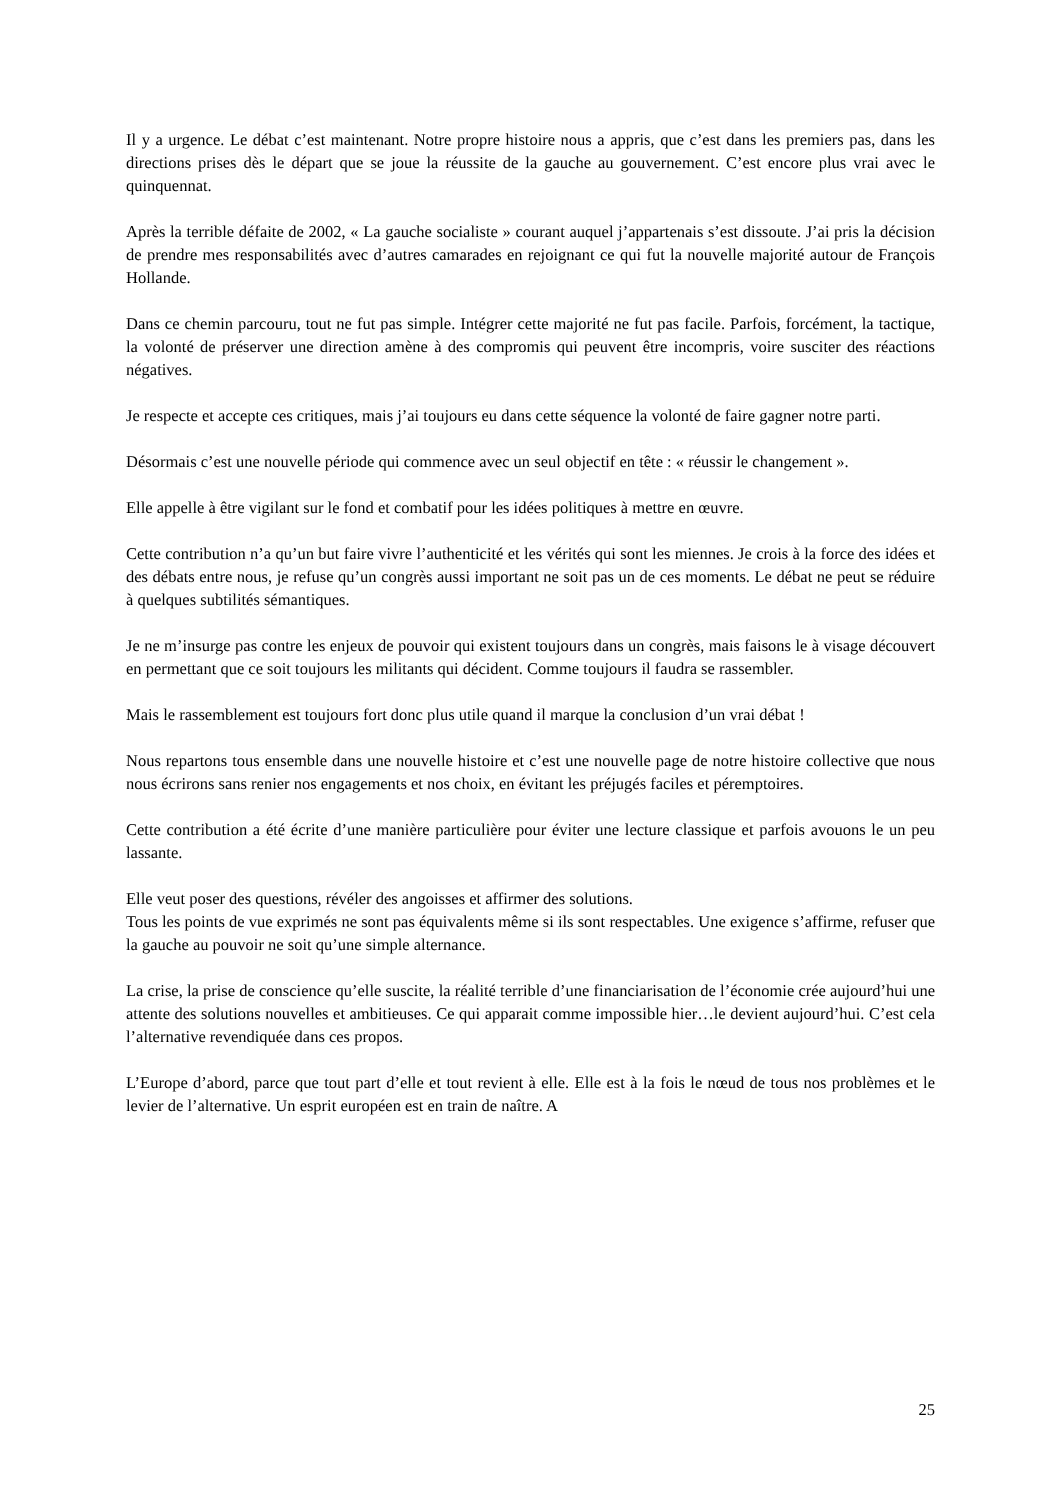Il y a urgence. Le débat c’est maintenant. Notre propre histoire nous a appris, que c’est dans les premiers pas, dans les directions prises dès le départ que se joue la réussite de la gauche au gouvernement. C’est encore plus vrai avec le quinquennat.
Après la terrible défaite de 2002, « La gauche socialiste » courant auquel j’appartenais s’est dissoute. J’ai pris la décision de prendre mes responsabilités avec d’autres camarades en rejoignant ce qui fut la nouvelle majorité autour de François Hollande.
Dans ce chemin parcouru, tout ne fut pas simple. Intégrer cette majorité ne fut pas facile. Parfois, forcément, la tactique, la volonté de préserver une direction amène à des compromis qui peuvent être incompris, voire susciter des réactions négatives.
Je respecte et accepte ces critiques, mais j’ai toujours eu dans cette séquence la volonté de faire gagner notre parti.
Désormais c’est une nouvelle période qui commence avec un seul objectif en tête : « réussir le changement ».
Elle appelle à être vigilant sur le fond et combatif pour les idées politiques à mettre en œuvre.
Cette contribution n’a qu’un but faire vivre l’authenticité et les vérités qui sont les miennes. Je crois à la force des idées et des débats entre nous, je refuse qu’un congrès aussi important ne soit pas un de ces moments. Le débat ne peut se réduire à quelques subtilités sémantiques.
Je ne m’insurge pas contre les enjeux de pouvoir qui existent toujours dans un congrès, mais faisons le à visage découvert en permettant que ce soit toujours les militants qui décident. Comme toujours il faudra se rassembler.
Mais le rassemblement est toujours fort donc plus utile quand il marque la conclusion d’un vrai débat !
Nous repartons tous ensemble dans une nouvelle histoire et c’est une nouvelle page de notre histoire collective que nous nous écrirons sans renier nos engagements et nos choix, en évitant les préjugés faciles et péremptoires.
Cette contribution a été écrite d’une manière particulière pour éviter une lecture classique et parfois avouons le un peu lassante.
Elle veut poser des questions, révéler des angoisses et affirmer des solutions.
Tous les points de vue exprimés ne sont pas équivalents même si ils sont respectables. Une exigence s’affirme, refuser que la gauche au pouvoir ne soit qu’une simple alternance.
La crise, la prise de conscience qu’elle suscite, la réalité terrible d’une financiarisation de l’économie crée aujourd’hui une attente des solutions nouvelles et ambitieuses. Ce qui apparait comme impossible hier…le devient aujourd’hui. C’est cela l’alternative revendiquée dans ces propos.
L’Europe d’abord, parce que tout part d’elle et tout revient à elle. Elle est à la fois le nœud de tous nos problèmes et le levier de l’alternative. Un esprit européen est en train de naître. A
25